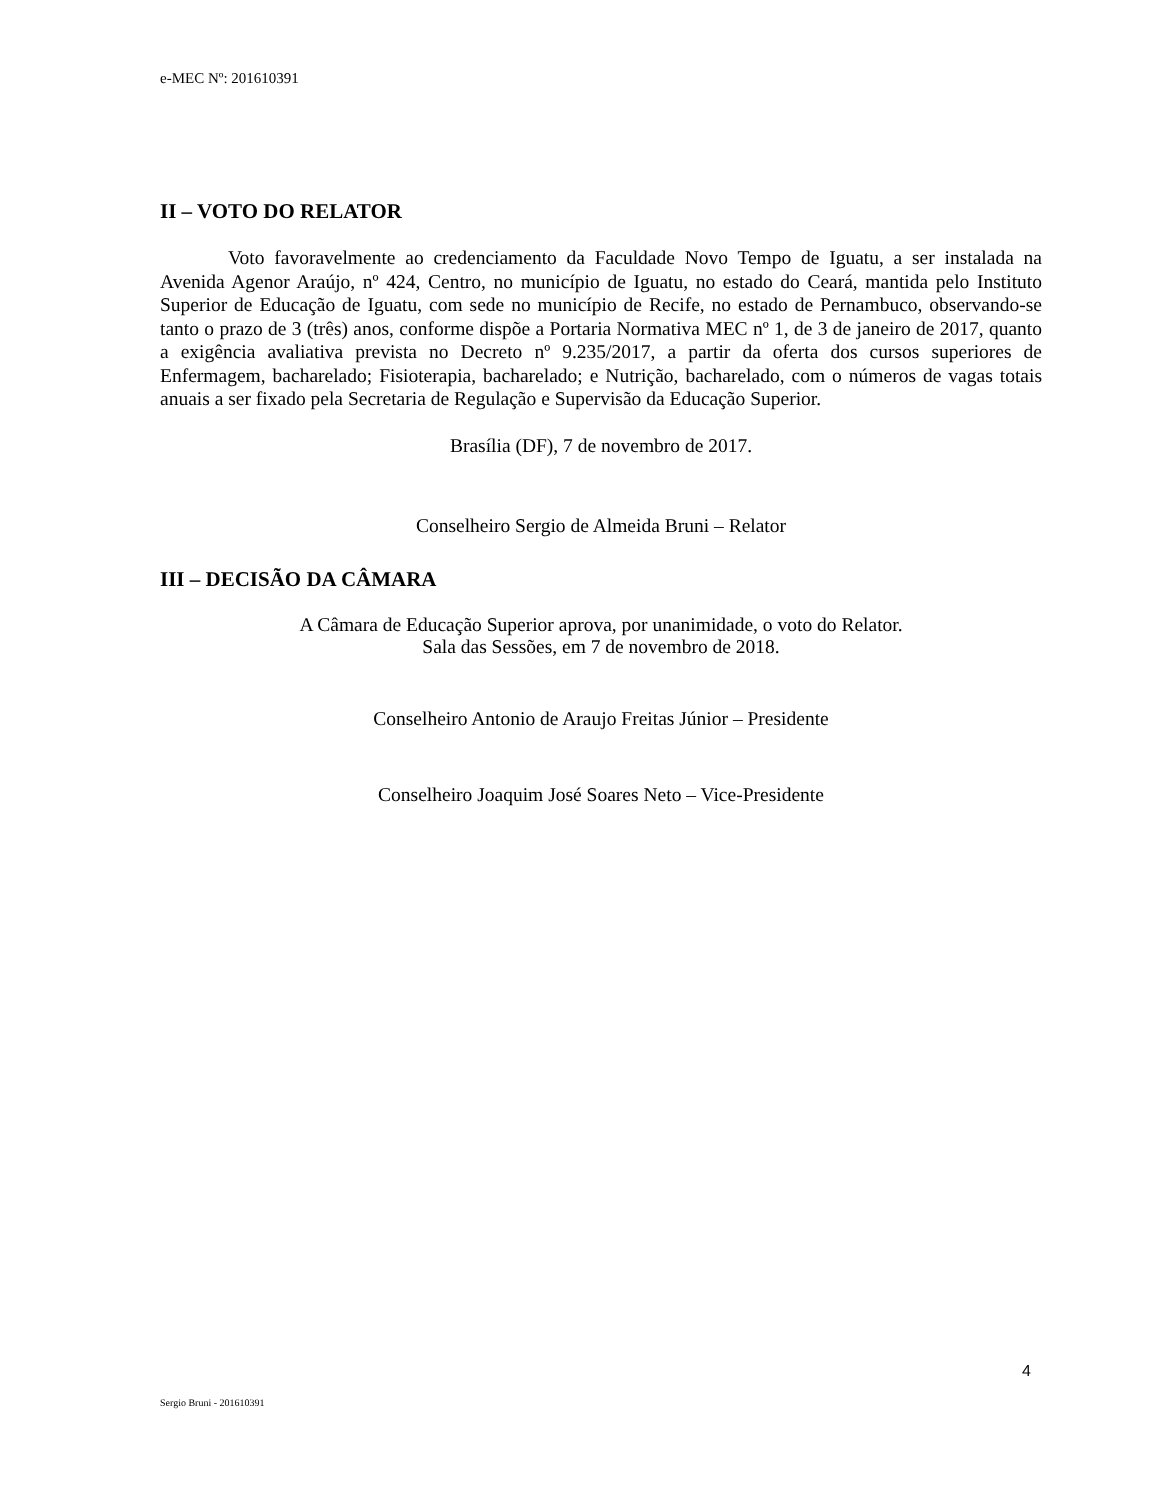e-MEC Nº: 201610391
II – VOTO DO RELATOR
Voto favoravelmente ao credenciamento da Faculdade Novo Tempo de Iguatu, a ser instalada na Avenida Agenor Araújo, nº 424, Centro, no município de Iguatu, no estado do Ceará, mantida pelo Instituto Superior de Educação de Iguatu, com sede no município de Recife, no estado de Pernambuco, observando-se tanto o prazo de 3 (três) anos, conforme dispõe a Portaria Normativa MEC nº 1, de 3 de janeiro de 2017, quanto a exigência avaliativa prevista no Decreto nº 9.235/2017, a partir da oferta dos cursos superiores de Enfermagem, bacharelado; Fisioterapia, bacharelado; e Nutrição, bacharelado, com o números de vagas totais anuais a ser fixado pela Secretaria de Regulação e Supervisão da Educação Superior.
Brasília (DF), 7 de novembro de 2017.
Conselheiro Sergio de Almeida Bruni – Relator
III – DECISÃO DA CÂMARA
A Câmara de Educação Superior aprova, por unanimidade, o voto do Relator.
Sala das Sessões, em 7 de novembro de 2018.
Conselheiro Antonio de Araujo Freitas Júnior – Presidente
Conselheiro Joaquim José Soares Neto – Vice-Presidente
4
Sergio Bruni - 201610391